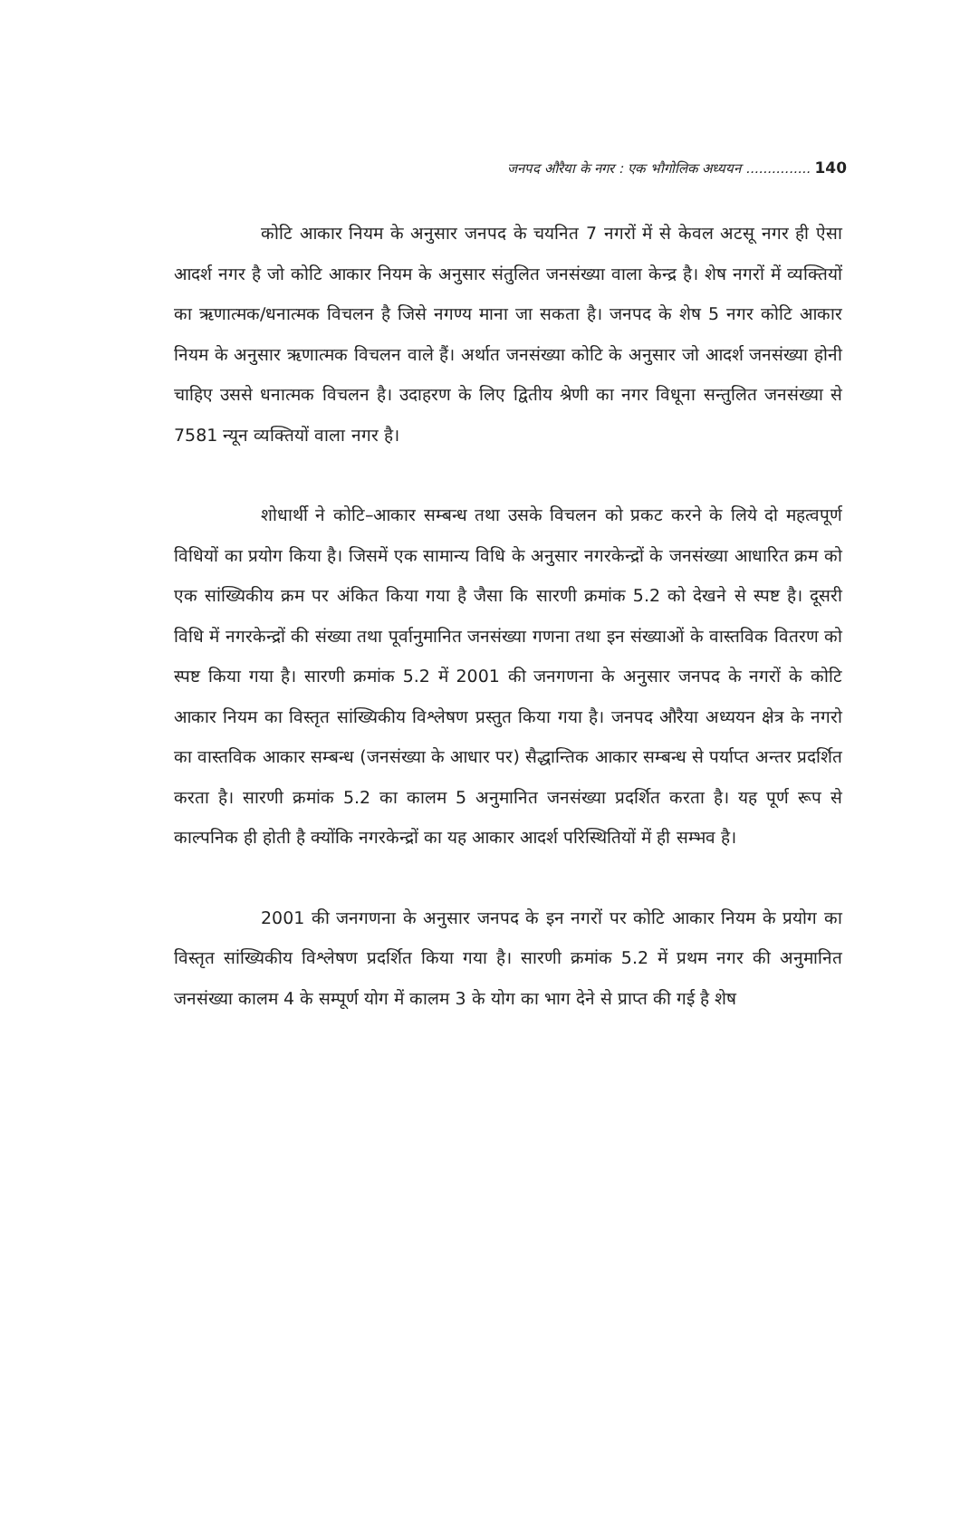जनपद औरैया के नगर : एक भौगोलिक अध्ययन ............... 140
कोटि आकार नियम के अनुसार जनपद के चयनित 7 नगरों में से केवल अटसू नगर ही ऐसा आदर्श नगर है जो कोटि आकार नियम के अनुसार संतुलित जनसंख्या वाला केन्द्र है। शेष नगरों में व्यक्तियों का ऋणात्मक/धनात्मक विचलन है जिसे नगण्य माना जा सकता है। जनपद के शेष 5 नगर कोटि आकार नियम के अनुसार ऋणात्मक विचलन वाले हैं। अर्थात जनसंख्या कोटि के अनुसार जो आदर्श जनसंख्या होनी चाहिए उससे धनात्मक विचलन है। उदाहरण के लिए द्वितीय श्रेणी का नगर विधूना सन्तुलित जनसंख्या से 7581 न्यून व्यक्तियों वाला नगर है।
शोधार्थी ने कोटि–आकार सम्बन्ध तथा उसके विचलन को प्रकट करने के लिये दो महत्वपूर्ण विधियों का प्रयोग किया है। जिसमें एक सामान्य विधि के अनुसार नगरकेन्द्रों के जनसंख्या आधारित क्रम को एक सांख्यिकीय क्रम पर अंकित किया गया है जैसा कि सारणी क्रमांक 5.2 को देखने से स्पष्ट है। दूसरी विधि में नगरकेन्द्रों की संख्या तथा पूर्वानुमानित जनसंख्या गणना तथा इन संख्याओं के वास्तविक वितरण को स्पष्ट किया गया है। सारणी क्रमांक 5.2 में 2001 की जनगणना के अनुसार जनपद के नगरों के कोटि आकार नियम का विस्तृत सांख्यिकीय विश्लेषण प्रस्तुत किया गया है। जनपद औरैया अध्ययन क्षेत्र के नगरो का वास्तविक आकार सम्बन्ध (जनसंख्या के आधार पर) सैद्धान्तिक आकार सम्बन्ध से पर्याप्त अन्तर प्रदर्शित करता है। सारणी क्रमांक 5.2 का कालम 5 अनुमानित जनसंख्या प्रदर्शित करता है। यह पूर्ण रूप से काल्पनिक ही होती है क्योंकि नगरकेन्द्रों का यह आकार आदर्श परिस्थितियों में ही सम्भव है।
2001 की जनगणना के अनुसार जनपद के इन नगरों पर कोटि आकार नियम के प्रयोग का विस्तृत सांख्यिकीय विश्लेषण प्रदर्शित किया गया है। सारणी क्रमांक 5.2 में प्रथम नगर की अनुमानित जनसंख्या कालम 4 के सम्पूर्ण योग में कालम 3 के योग का भाग देने से प्राप्त की गई है शेष